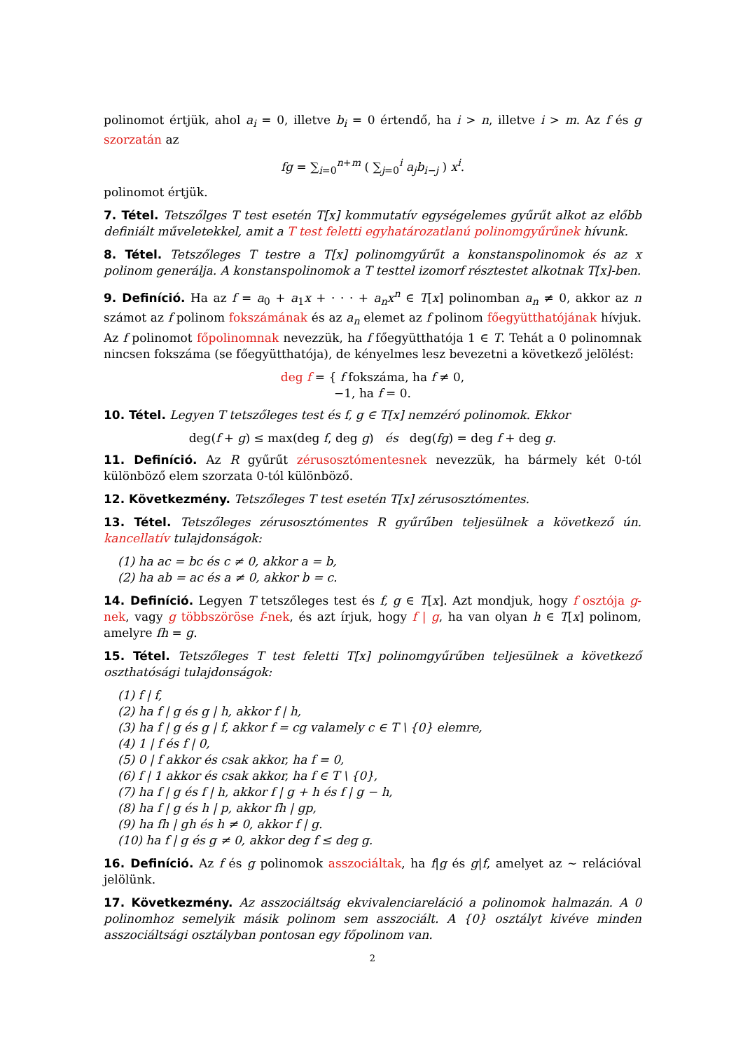polinomot értjük, ahol a<sub>i</sub> = 0, illetve b<sub>i</sub> = 0 értendő, ha i > n, illetve i > m. Az f és g szorzatán az
fg = ∑<sub>i=0</sub><sup>n+m</sup> ( ∑<sub>j=0</sub><sup>i</sup> a<sub>j</sub>b<sub>i−j</sub> ) x<sup>i</sup>.
polinomot értjük.
7. Tétel. Tetszőlges T test esetén T[x] kommutatív egységelemes gyűrűt alkot az előbb definiált műveletekkel, amit a T test feletti egyhatározatlanú polinomgyűrűnek hívunk.
8. Tétel. Tetszőleges T testre a T[x] polinomgyűrűt a konstanspolinomok és az x polinom generálja. A konstanspolinomok a T testtel izomorf résztestet alkotnak T[x]-ben.
9. Definíció. Ha az f = a<sub>0</sub> + a<sub>1</sub>x + · · · + a<sub>n</sub>x<sup>n</sup> ∈ T[x] polinomban a<sub>n</sub> ≠ 0, akkor az n számot az f polinom fokszámának és az a<sub>n</sub> elemet az f polinom főegyütthatójának hívjuk. Az f polinomot főpolinomnak nevezzük, ha f főegyütthatója 1 ∈ T. Tehát a 0 polinomnak nincsen fokszáma (se főegyütthatója), de kényelmes lesz bevezetni a következő jelölést:
deg f = { f fokszáma, ha f ≠ 0,
−1, ha f = 0.
10. Tétel. Legyen T tetszőleges test és f, g ∈ T[x] nemzéró polinomok. Ekkor
deg(f + g) ≤ max(deg f, deg g) és deg(fg) = deg f + deg g.
11. Definíció. Az R gyűrűt zérusosztómentesnek nevezzük, ha bármely két 0-tól különböző elem szorzata 0-tól különböző.
12. Következmény. Tetszőleges T test esetén T[x] zérusosztómentes.
13. Tétel. Tetszőleges zérusosztómentes R gyűrűben teljesülnek a következő ún. kancellatív tulajdonságok:
(1) ha ac = bc és c ≠ 0, akkor a = b,
(2) ha ab = ac és a ≠ 0, akkor b = c.
14. Definíció. Legyen T tetszőleges test és f, g ∈ T[x]. Azt mondjuk, hogy f osztója g-nek, vagy g többszöröse f-nek, és azt írjuk, hogy f | g, ha van olyan h ∈ T[x] polinom, amelyre fh = g.
15. Tétel. Tetszőleges T test feletti T[x] polinomgyűrűben teljesülnek a következő oszthatósági tulajdonságok:
(1) f | f,
(2) ha f | g és g | h, akkor f | h,
(3) ha f | g és g | f, akkor f = cg valamely c ∈ T \ {0} elemre,
(4) 1 | f és f | 0,
(5) 0 | f akkor és csak akkor, ha f = 0,
(6) f | 1 akkor és csak akkor, ha f ∈ T \ {0},
(7) ha f | g és f | h, akkor f | g + h és f | g − h,
(8) ha f | g és h | p, akkor fh | gp,
(9) ha fh | gh és h ≠ 0, akkor f | g.
(10) ha f | g és g ≠ 0, akkor deg f ≤ deg g.
16. Definíció. Az f és g polinomok asszociáltak, ha f|g és g|f, amelyet az ∼ relációval jelölünk.
17. Következmény. Az asszociáltság ekvivalenciareláció a polinomok halmazán. A 0 polinomhoz semelyik másik polinom sem asszociált. A {0} osztályt kivéve minden asszociáltsági osztályban pontosan egy főpolinom van.
2